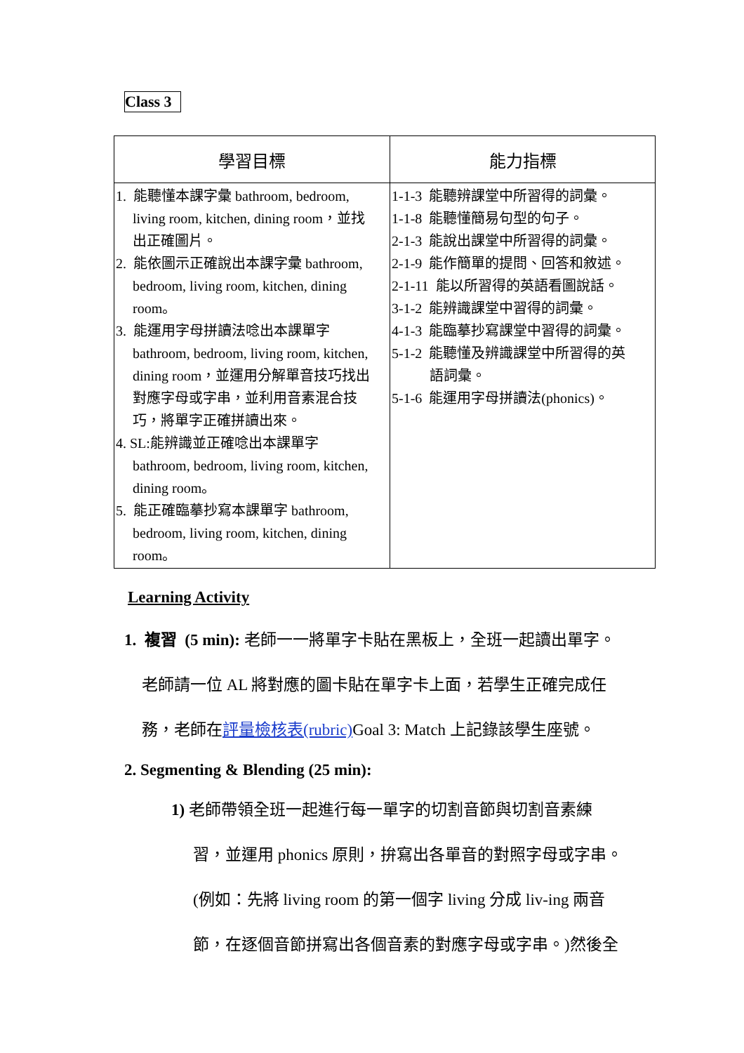Class 3
| 學習目標 | 能力指標 |
| --- | --- |
| 1. 能聽懂本課字彙 bathroom, bedroom, living room, kitchen, dining room，並找 出正確圖片。 2. 能依圖示正確說出本課字彙 bathroom, bedroom, living room, kitchen, dining room。 3. 能運用字母拼讀法唸出本課單字 bathroom, bedroom, living room, kitchen, dining room，並運用分解單音技巧找出 對應字母或字串，並利用音素混合技 巧，將單字正確拼讀出來。 4. SL:能辨識並正確唸出本課單字 bathroom, bedroom, living room, kitchen, dining room。 5. 能正確臨摹抄寫本課單字 bathroom, bedroom, living room, kitchen, dining room。 | 1-1-3 能聽辨課堂中所習得的詞彙。 1-1-8 能聽懂簡易句型的句子。 2-1-3 能說出課堂中所習得的詞彙。 2-1-9 能作簡單的提問、回答和敘述。 2-1-11 能以所習得的英語看圖說話。 3-1-2 能辨識課堂中習得的詞彙。 4-1-3 能臨摹抄寫課堂中習得的詞彙。 5-1-2 能聽懂及辨識課堂中所習得的英 語詞彙。 5-1-6 能運用字母拼讀法(phonics)。 |
Learning Activity
1. 複習 (5 min): 老師一一將單字卡貼在黑板上，全班一起讀出單字。
老師請一位 AL 將對應的圖卡貼在單字卡上面，若學生正確完成任
務，老師在評量檢核表(rubric) Goal 3: Match 上記錄該學生座號。
2. Segmenting & Blending (25 min):
1) 老師帶領全班一起進行每一單字的切割音節與切割音素練
習，並運用 phonics 原則，拚寫出各單音的對照字母或字串。
(例如：先將 living room 的第一個字 living 分成 liv-ing 兩音
節，在逐個音節拼寫出各個音素的對應字母或字串。)然後全